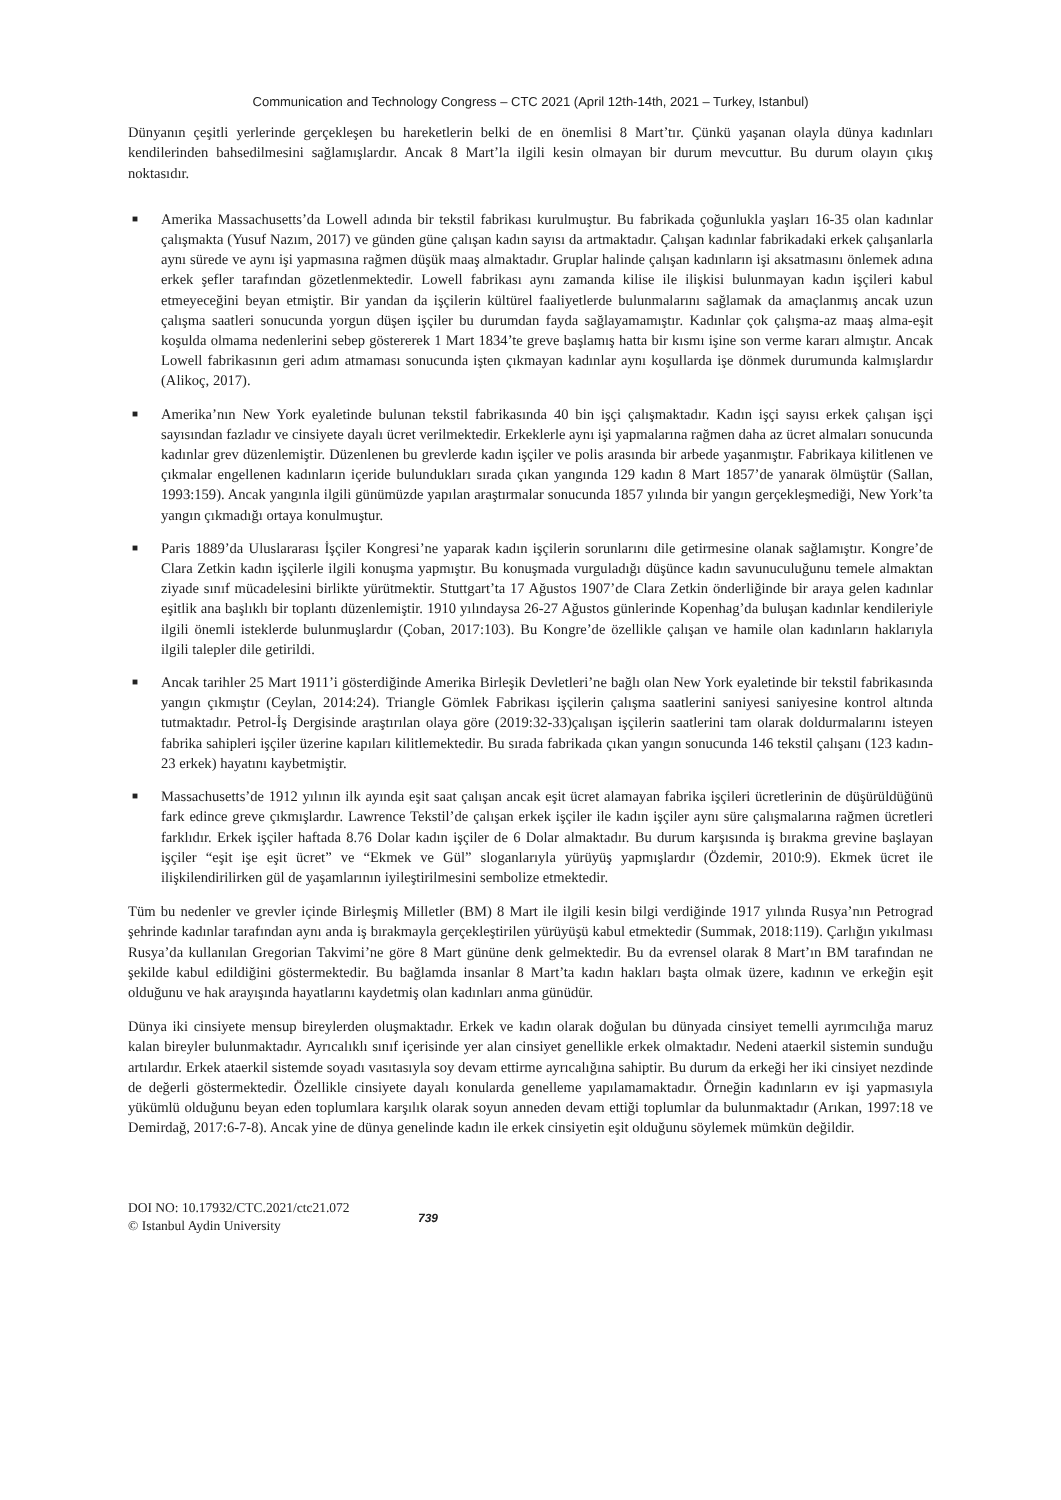Communication and Technology Congress – CTC 2021 (April 12th-14th, 2021 – Turkey, Istanbul)
Dünyanın çeşitli yerlerinde gerçekleşen bu hareketlerin belki de en önemlisi 8 Mart’tır. Çünkü yaşanan olayla dünya kadınları kendilerinden bahsedilmesini sağlamışlardır. Ancak 8 Mart’la ilgili kesin olmayan bir durum mevcuttur. Bu durum olayın çıkış noktasıdır.
■ Amerika Massachusetts’da Lowell adında bir tekstil fabrikası kurulmuştur. Bu fabrikada çoğunlukla yaşları 16-35 olan kadınlar çalışmakta (Yusuf Nazım, 2017) ve günden güne çalışan kadın sayısı da artmaktadır. Çalışan kadınlar fabrikadaki erkek çalışanlarla aynı sürede ve aynı işi yapmasına rağmen düşük maaş almaktadır. Gruplar halinde çalışan kadınların işi aksatmasını önlemek adına erkek şefler tarafından gözetlenmektedir. Lowell fabrikası aynı zamanda kilise ile ilişkisi bulunmayan kadın işçileri kabul etmeyeceğini beyan etmiştir. Bir yandan da işçilerin kültürel faaliyetlerde bulunmalarını sağlamak da amaçlanmış ancak uzun çalışma saatleri sonucunda yorgun düşen işçiler bu durumdan fayda sağlayamamıştır. Kadınlar çok çalışma-az maaş alma-eşit koşulda olmama nedenlerini sebep göstererek 1 Mart 1834’te greve başlamış hatta bir kısmı işine son verme kararı almıştır. Ancak Lowell fabrikasının geri adım atmaması sonucunda işten çıkmayan kadınlar aynı koşullarda işe dönmek durumunda kalmışlardır (Alikoç, 2017).
■ Amerika’nın New York eyaletinde bulunan tekstil fabrikasında 40 bin işçi çalışmaktadır. Kadın işçi sayısı erkek çalışan işçi sayısından fazladır ve cinsiyete dayalı ücret verilmektedir. Erkeklerle aynı işi yapmalarına rağmen daha az ücret almaları sonucunda kadınlar grev düzenlemiştir. Düzenlenen bu grevlerde kadın işçiler ve polis arasında bir arbede yaşanmıştır. Fabrikaya kilitlenen ve çıkmalar engellenen kadınların içeride bulundukları sırada çıkan yangında 129 kadın 8 Mart 1857’de yanarak ölmüştür (Sallan, 1993:159). Ancak yangınla ilgili günümüzde yapılan araştırmalar sonucunda 1857 yılında bir yangın gerçekleşmediği, New York’ta yangın çıkmadığı ortaya konulmuştur.
■ Paris 1889’da Uluslararası İşçiler Kongresi’ne yaparak kadın işçilerin sorunlarını dile getirmesine olanak sağlamıştır. Kongre’de Clara Zetkin kadın işçilerle ilgili konuşma yapmıştır. Bu konuşmada vurguladığı düşünce kadın savunuculuğunu temele almaktan ziyade sınıf mücadelesini birlikte yürütmektir. Stuttgart’ta 17 Ağustos 1907’de Clara Zetkin önderliğinde bir araya gelen kadınlar eşitlik ana başlıklı bir toplantı düzenlemiştir. 1910 yılındaysa 26-27 Ağustos günlerinde Kopenhag’da buluşan kadınlar kendileriyle ilgili önemli isteklerde bulunmuşlardır (Çoban, 2017:103). Bu Kongre’de özellikle çalışan ve hamile olan kadınların haklarıyla ilgili talepler dile getirildi.
■ Ancak tarihler 25 Mart 1911’i gösterdiğinde Amerika Birleşik Devletleri’ne bağlı olan New York eyaletinde bir tekstil fabrikasında yangın çıkmıştır (Ceylan, 2014:24). Triangle Gömlek Fabrikası işçilerin çalışma saatlerini saniyesi saniyesine kontrol altında tutmaktadır. Petrol-İş Dergisinde araştırılan olaya göre (2019:32-33)çalışan işçilerin saatlerini tam olarak doldurmalarını isteyen fabrika sahipleri işçiler üzerine kapıları kilitlemektedir. Bu sırada fabrikada çıkan yangın sonucunda 146 tekstil çalışanı (123 kadın-23 erkek) hayatını kaybetmiştir.
■ Massachusetts’de 1912 yılının ilk ayında eşit saat çalışan ancak eşit ücret alamayan fabrika işçileri ücretlerinin de düşürüldüğünü fark edince greve çıkmışlardır. Lawrence Tekstil’de çalışan erkek işçiler ile kadın işçiler aynı süre çalışmalarına rağmen ücretleri farklıdır. Erkek işçiler haftada 8.76 Dolar kadın işçiler de 6 Dolar almaktadır. Bu durum karşısında iş bırakma grevine başlayan işçiler “eşit işe eşit ücret” ve “Ekmek ve Gül” sloganlarıyla yürüyüş yapmışlardır (Özdemir, 2010:9). Ekmek ücret ile ilişkilendirilirken gül de yaşamlarının iyileştirilmesini sembolize etmektedir.
Tüm bu nedenler ve grevler içinde Birleşmiş Milletler (BM) 8 Mart ile ilgili kesin bilgi verdiğinde 1917 yılında Rusya’nın Petrograd şehrinde kadınlar tarafından aynı anda iş bırakmayla gerçekleştirilen yürüyüşü kabul etmektedir (Summak, 2018:119). Çarlığın yıkılması Rusya’da kullanılan Gregorian Takvimi’ne göre 8 Mart gününe denk gelmektedir. Bu da evrensel olarak 8 Mart’ın BM tarafından ne şekilde kabul edildiğini göstermektedir. Bu bağlamda insanlar 8 Mart’ta kadın hakları başta olmak üzere, kadının ve erkeğin eşit olduğunu ve hak arayışında hayatlarını kaydetmiş olan kadınları anma günüdür.
Dünya iki cinsiyete mensup bireylerden oluşmaktadır. Erkek ve kadın olarak doğulan bu dünyada cinsiyet temelli ayrımcılığa maruz kalan bireyler bulunmaktadır. Ayrıcalıklı sınıf içerisinde yer alan cinsiyet genellikle erkek olmaktadır. Nedeni ataerkil sistemin sunduğu artılardır. Erkek ataerkil sistemde soyadı vasıtasıyla soy devam ettirme ayrıcalığına sahiptir. Bu durum da erkeği her iki cinsiyet nezdinde de değerli göstermektedir. Özellikle cinsiyete dayalı konularda genelleme yapılamamaktadır. Örneğin kadınların ev işi yapmasıyla yükümlü olduğunu beyan eden toplumlara karşılık olarak soyun anneden devam ettiği toplumlar da bulunmaktadır (Arıkan, 1997:18 ve Demirdağ, 2017:6-7-8). Ancak yine de dünya genelinde kadın ile erkek cinsiyetin eşit olduğunu söylemek mümkün değildir.
DOI NO: 10.17932/CTC.2021/ctc21.072
© Istanbul Aydin University
739